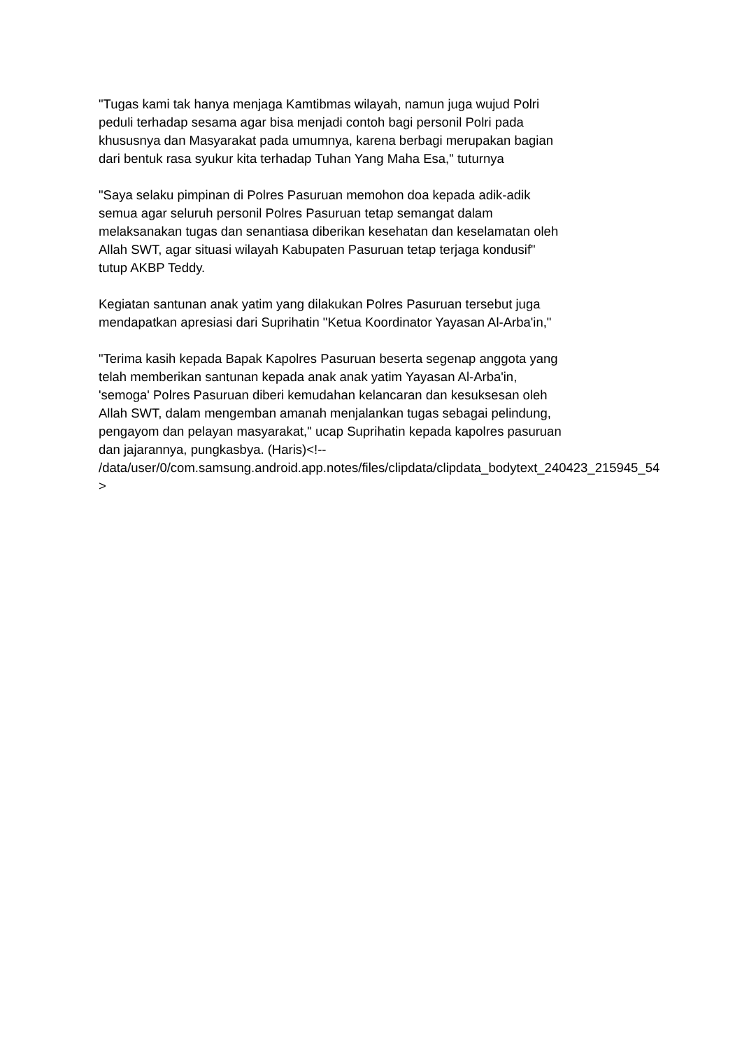"Tugas kami tak hanya menjaga Kamtibmas wilayah, namun juga wujud Polri
peduli terhadap sesama agar bisa menjadi contoh bagi personil Polri pada
khususnya dan Masyarakat pada umumnya, karena berbagi merupakan bagian
dari bentuk rasa syukur kita terhadap Tuhan Yang Maha Esa," tuturnya
"Saya selaku pimpinan di Polres Pasuruan memohon doa kepada adik-adik
semua agar seluruh personil Polres Pasuruan tetap semangat dalam
melaksanakan tugas dan senantiasa diberikan kesehatan dan keselamatan oleh
Allah SWT, agar situasi wilayah Kabupaten Pasuruan tetap terjaga kondusif"
tutup AKBP Teddy.
Kegiatan santunan anak yatim yang dilakukan Polres Pasuruan tersebut juga
mendapatkan apresiasi dari Suprihatin "Ketua Koordinator Yayasan Al-Arba'in,"
"Terima kasih kepada Bapak Kapolres Pasuruan beserta segenap anggota yang
telah memberikan santunan kepada anak anak yatim Yayasan Al-Arba'in,
'semoga' Polres Pasuruan diberi kemudahan kelancaran dan kesuksesan oleh
Allah SWT, dalam mengemban amanah menjalankan tugas sebagai pelindung,
pengayom dan pelayan masyarakat," ucap Suprihatin kepada kapolres pasuruan
dan jajarannya, pungkasbya. (Haris)<!--
/data/user/0/com.samsung.android.app.notes/files/clipdata/clipdata_bodytext_240423_215945_54
>